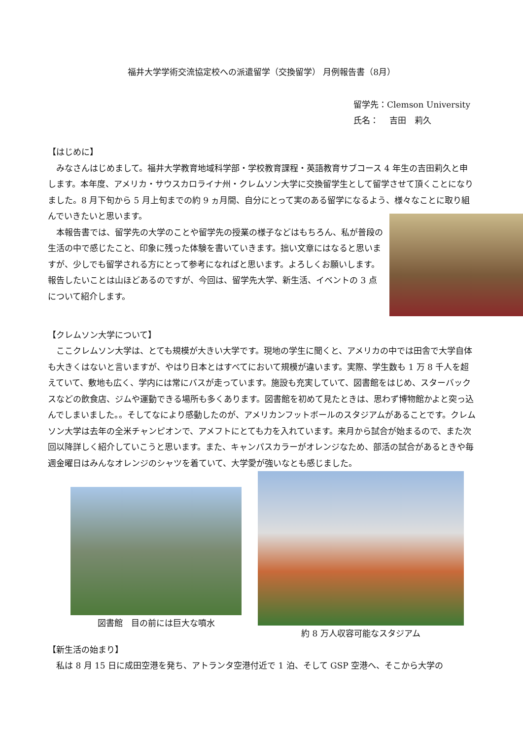福井大学学術交流協定校への派遣留学（交換留学） 月例報告書（8月）
留学先：Clemson University
氏名：　 吉田　莉久
【はじめに】
みなさんはじめまして。福井大学教育地域科学部・学校教育課程・英語教育サブコース 4 年生の吉田莉久と申します。本年度、アメリカ・サウスカロライナ州・クレムソン大学に交換留学生として留学させて頂くことになりました。8 月下旬から 5 月上旬までの約 9 ヵ月間、自分にとって実のある留学になるよう、様々なことに取り組んでいきたいと思います。
本報告書では、留学先の大学のことや留学先の授業の様子などはもちろん、私が普段の生活の中で感じたこと、印象に残った体験を書いていきます。拙い文章にはなると思いますが、少しでも留学される方にとって参考になればと思います。よろしくお願いします。報告したいことは山ほどあるのですが、今回は、留学先大学、新生活、イベントの 3 点について紹介します。
【クレムソン大学について】
ここクレムソン大学は、とても規模が大きい大学です。現地の学生に聞くと、アメリカの中では田舎で大学自体も大きくはないと言いますが、やはり日本とはすべてにおいて規模が違います。実際、学生数も 1 万 8 千人を超えていて、敷地も広く、学内には常にバスが走っています。施設も充実していて、図書館をはじめ、スターバックスなどの飲食店、ジムや運動できる場所も多くあります。図書館を初めて見たときは、思わず博物館かよと突っ込んでしまいました。。そしてなにより感動したのが、アメリカンフットボールのスタジアムがあることです。クレムソン大学は去年の全米チャンピオンで、アメフトにとても力を入れています。来月から試合が始まるので、また次回以降詳しく紹介していこうと思います。また、キャンパスカラーがオレンジなため、部活の試合があるときや毎週金曜日はみんなオレンジのシャツを着ていて、大学愛が強いなとも感じました。
図書館　目の前には巨大な噴水
約 8 万人収容可能なスタジアム
【新生活の始まり】
私は 8 月 15 日に成田空港を発ち、アトランタ空港付近で 1 泊、そして GSP 空港へ、そこから大学の